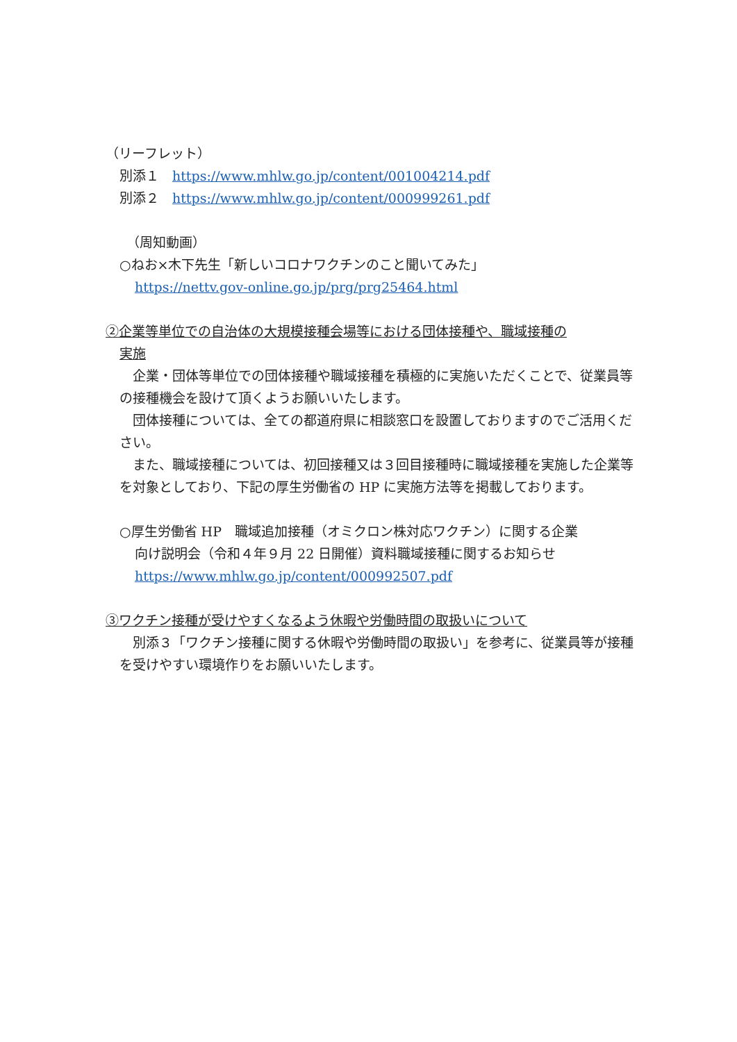（リーフレット）
別添１　https://www.mhlw.go.jp/content/001004214.pdf
別添２　https://www.mhlw.go.jp/content/000999261.pdf
（周知動画）
○ねお×木下先生「新しいコロナワクチンのこと聞いてみた」
https://nettv.gov-online.go.jp/prg/prg25464.html
②企業等単位での自治体の大規模接種会場等における団体接種や、職域接種の
実施
　企業・団体等単位での団体接種や職域接種を積極的に実施いただくことで、従業員等の接種機会を設けて頂くようお願いいたします。
　団体接種については、全ての都道府県に相談窓口を設置しておりますのでご活用ください。
　また、職域接種については、初回接種又は３回目接種時に職域接種を実施した企業等を対象としており、下記の厚生労働省の HP に実施方法等を掲載しております。
○厚生労働省 HP　職域追加接種（オミクロン株対応ワクチン）に関する企業
向け説明会（令和４年９月 22 日開催）資料職域接種に関するお知らせ
https://www.mhlw.go.jp/content/000992507.pdf
③ワクチン接種が受けやすくなるよう休暇や労働時間の取扱いについて
　別添３「ワクチン接種に関する休暇や労働時間の取扱い」を参考に、従業員等が接種を受けやすい環境作りをお願いいたします。